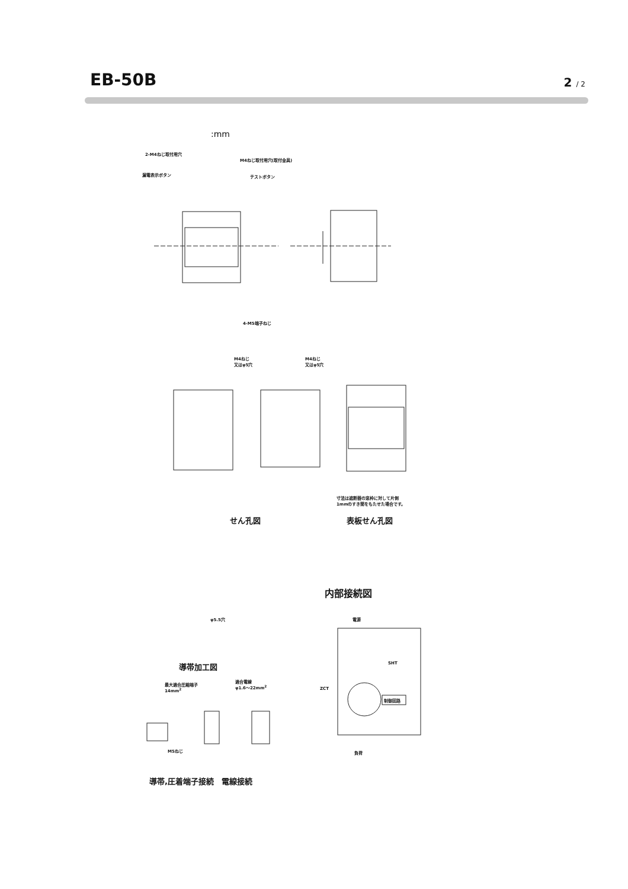EB-50B
2 / 2
:mm
2-M4ねじ取付用穴
M4ねじ取付用穴(取付金具)
漏電表示ボタン テストボタン
4-M5端子ねじ
M4ねじ
又はφ5穴
M4ねじ
又はφ5穴
寸法は遮断器の窓枠に対して片側
1mmのすき間をもたせた場合です。
せん孔図 表板せん孔図
内部接続図
φ5.5穴
導帯加工図
最大適合圧縮端子
14mm<sup>2</sup>
適合電線
φ1.6～22mm<sup>2</sup>
M5ねじ
導帯,圧着端子接続　電線接続
電源
SHT
ZCT
制御回路
負荷